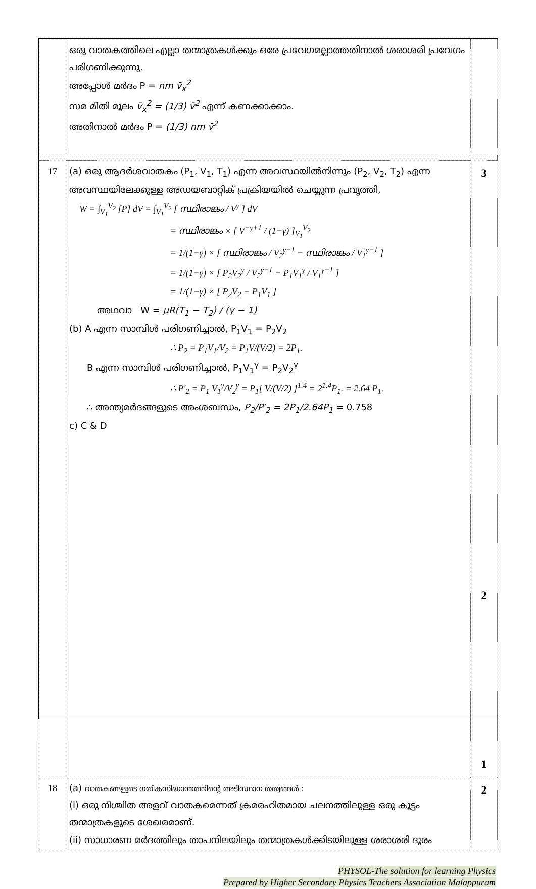| | ഒരു വാതകത്തിലെ എല്ലാ തന്മാത്രകൾക്കും ഒരേ പ്രവേഗമല്ലാത്തതിനാൽ ശരാശരി പ്രവേഗം പരിഗണിക്കുന്നു. അപ്പോൾ മർദം P = nm v̄<sub>x</sub><sup>2</sup> സമ മിതി മൂലം v̄<sub>x</sub><sup>2</sup> = (1/3) v̄<sup>2</sup> എന്ന് കണക്കാക്കാം. അതിനാൽ മർദം P = (1/3) nm v̄<sup>2</sup> | |
| 17 | (a) ഒരു ആദർശവാതകം (P<sub>1</sub>, V<sub>1</sub>, T<sub>1</sub>) എന്ന അവസ്ഥയിൽനിന്നും (P<sub>2</sub>, V<sub>2</sub>, T<sub>2</sub>) എന്ന അവസ്ഥയിലേക്കുള്ള അഡയബാറ്റിക് പ്രക്രിയയിൽ ചെയ്യുന്ന പ്രവൃത്തി, W = ∫<sub>V<sub>1</sub></sub><sup>V<sub>2</sub></sup> [P] dV = ∫<sub>V<sub>1</sub></sub><sup>V<sub>2</sub></sup> [ സ്ഥിരാങ്കം / V<sup>γ</sup> ] dV = സ്ഥിരാങ്കം × [ V<sup>−γ+1</sup> / (1−γ) ]<sub>V<sub>1</sub></sub><sup>V<sub>2</sub></sup> = 1/(1−γ) × [ സ്ഥിരാങ്കം / V<sub>2</sub><sup>γ−1</sup> − സ്ഥിരാങ്കം / V<sub>1</sub><sup>γ−1</sup> ] = 1/(1−γ) × [ P<sub>2</sub>V<sub>2</sub><sup>γ</sup> / V<sub>2</sub><sup>γ−1</sup> − P<sub>1</sub>V<sub>1</sub><sup>γ</sup> / V<sub>1</sub><sup>γ−1</sup> ] = 1/(1−γ) × [ P<sub>2</sub>V<sub>2</sub> − P<sub>1</sub>V<sub>1</sub> ] അഥവാ W = μR(T<sub>1</sub> − T<sub>2</sub>) / (γ − 1) (b) A എന്ന സാമ്പിൾ പരിഗണിച്ചാൽ, P<sub>1</sub>V<sub>1</sub> = P<sub>2</sub>V<sub>2</sub> ∴ P<sub>2</sub> = P<sub>1</sub>V<sub>1</sub>/V<sub>2</sub> = P<sub>1</sub>V/(V/2) = 2P<sub>1</sub>. B എന്ന സാമ്പിൾ പരിഗണിച്ചാൽ, P<sub>1</sub>V<sub>1</sub><sup>γ</sup> = P<sub>2</sub>V<sub>2</sub><sup>γ</sup> ∴ P′<sub>2</sub> = P<sub>1</sub> V<sub>1</sub><sup>γ</sup>/V<sub>2</sub><sup>γ</sup> = P<sub>1</sub>[ V/(V/2) ]<sup>1.4</sup> = 2<sup>1.4</sup>P<sub>1</sub>. = 2.64 P<sub>1</sub>. ∴ അന്ത്യമർദങ്ങളുടെ അംശബന്ധം, P<sub>2</sub>/P′<sub>2</sub> = 2P<sub>1</sub>/2.64P<sub>1</sub> = 0.758 c) C & D | 3 2 1 |
| 18 | (a) വാതകങ്ങളുടെ ഗതികസിദ്ധാന്തത്തിന്റെ അടിസ്ഥാന തത്വങ്ങൾ : (i) ഒരു നിശ്ചിത അളവ് വാതകമെന്നത് ക്രമരഹിതമായ ചലനത്തിലുള്ള ഒരു കൂട്ടം തന്മാത്രകളുടെ ശേഖരമാണ്. (ii) സാധാരണ മർദത്തിലും താപനിലയിലും തന്മാത്രകൾക്കിടയിലുള്ള ശരാശരി ദൂരം | 2 |
PHYSOL-The solution for learning Physics
Prepared by Higher Secondary Physics Teachers Association Malappuram